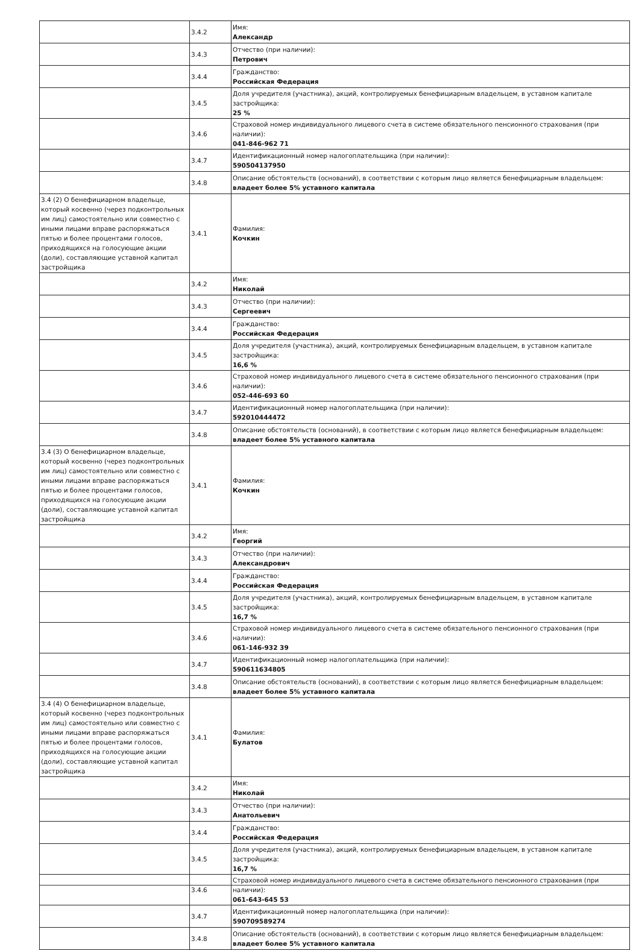| | 3.4.2 | Имя: Александр |
| | 3.4.3 | Отчество (при наличии): Петрович |
| | 3.4.4 | Гражданство: Российская Федерация |
| | 3.4.5 | Доля учредителя (участника), акций, контролируемых бенефициарным владельцем, в уставном капитале застройщика: 25 % |
| | 3.4.6 | Страховой номер индивидуального лицевого счета в системе обязательного пенсионного страхования (при наличии): 041-846-962 71 |
| | 3.4.7 | Идентификационный номер налогоплательщика (при наличии): 590504137950 |
| | 3.4.8 | Описание обстоятельств (оснований), в соответствии с которым лицо является бенефициарным владельцем: владеет более 5% уставного капитала |
| 3.4 (2) О бенефициарном владельце, который косвенно (через подконтрольных им лиц) самостоятельно или совместно с иными лицами вправе распоряжаться пятью и более процентами голосов, приходящихся на голосующие акции (доли), составляющие уставной капитал застройщика | 3.4.1 | Фамилия: Кочкин |
| | 3.4.2 | Имя: Николай |
| | 3.4.3 | Отчество (при наличии): Сергеевич |
| | 3.4.4 | Гражданство: Российская Федерация |
| | 3.4.5 | Доля учредителя (участника), акций, контролируемых бенефициарным владельцем, в уставном капитале застройщика: 16,6 % |
| | 3.4.6 | Страховой номер индивидуального лицевого счета в системе обязательного пенсионного страхования (при наличии): 052-446-693 60 |
| | 3.4.7 | Идентификационный номер налогоплательщика (при наличии): 592010444472 |
| | 3.4.8 | Описание обстоятельств (оснований), в соответствии с которым лицо является бенефициарным владельцем: владеет более 5% уставного капитала |
| 3.4 (3) О бенефициарном владельце, который косвенно (через подконтрольных им лиц) самостоятельно или совместно с иными лицами вправе распоряжаться пятью и более процентами голосов, приходящихся на голосующие акции (доли), составляющие уставной капитал застройщика | 3.4.1 | Фамилия: Кочкин |
| | 3.4.2 | Имя: Георгий |
| | 3.4.3 | Отчество (при наличии): Александрович |
| | 3.4.4 | Гражданство: Российская Федерация |
| | 3.4.5 | Доля учредителя (участника), акций, контролируемых бенефициарным владельцем, в уставном капитале застройщика: 16,7 % |
| | 3.4.6 | Страховой номер индивидуального лицевого счета в системе обязательного пенсионного страхования (при наличии): 061-146-932 39 |
| | 3.4.7 | Идентификационный номер налогоплательщика (при наличии): 590611634805 |
| | 3.4.8 | Описание обстоятельств (оснований), в соответствии с которым лицо является бенефициарным владельцем: владеет более 5% уставного капитала |
| 3.4 (4) О бенефициарном владельце, который косвенно (через подконтрольных им лиц) самостоятельно или совместно с иными лицами вправе распоряжаться пятью и более процентами голосов, приходящихся на голосующие акции (доли), составляющие уставной капитал застройщика | 3.4.1 | Фамилия: Булатов |
| | 3.4.2 | Имя: Николай |
| | 3.4.3 | Отчество (при наличии): Анатольевич |
| | 3.4.4 | Гражданство: Российская Федерация |
| | 3.4.5 | Доля учредителя (участника), акций, контролируемых бенефициарным владельцем, в уставном капитале застройщика: 16,7 % |
| | 3.4.6 | Страховой номер индивидуального лицевого счета в системе обязательного пенсионного страхования (при наличии): 061-643-645 53 |
| | 3.4.7 | Идентификационный номер налогоплательщика (при наличии): 590709589274 |
| | 3.4.8 | Описание обстоятельств (оснований), в соответствии с которым лицо является бенефициарным владельцем: владеет более 5% уставного капитала |